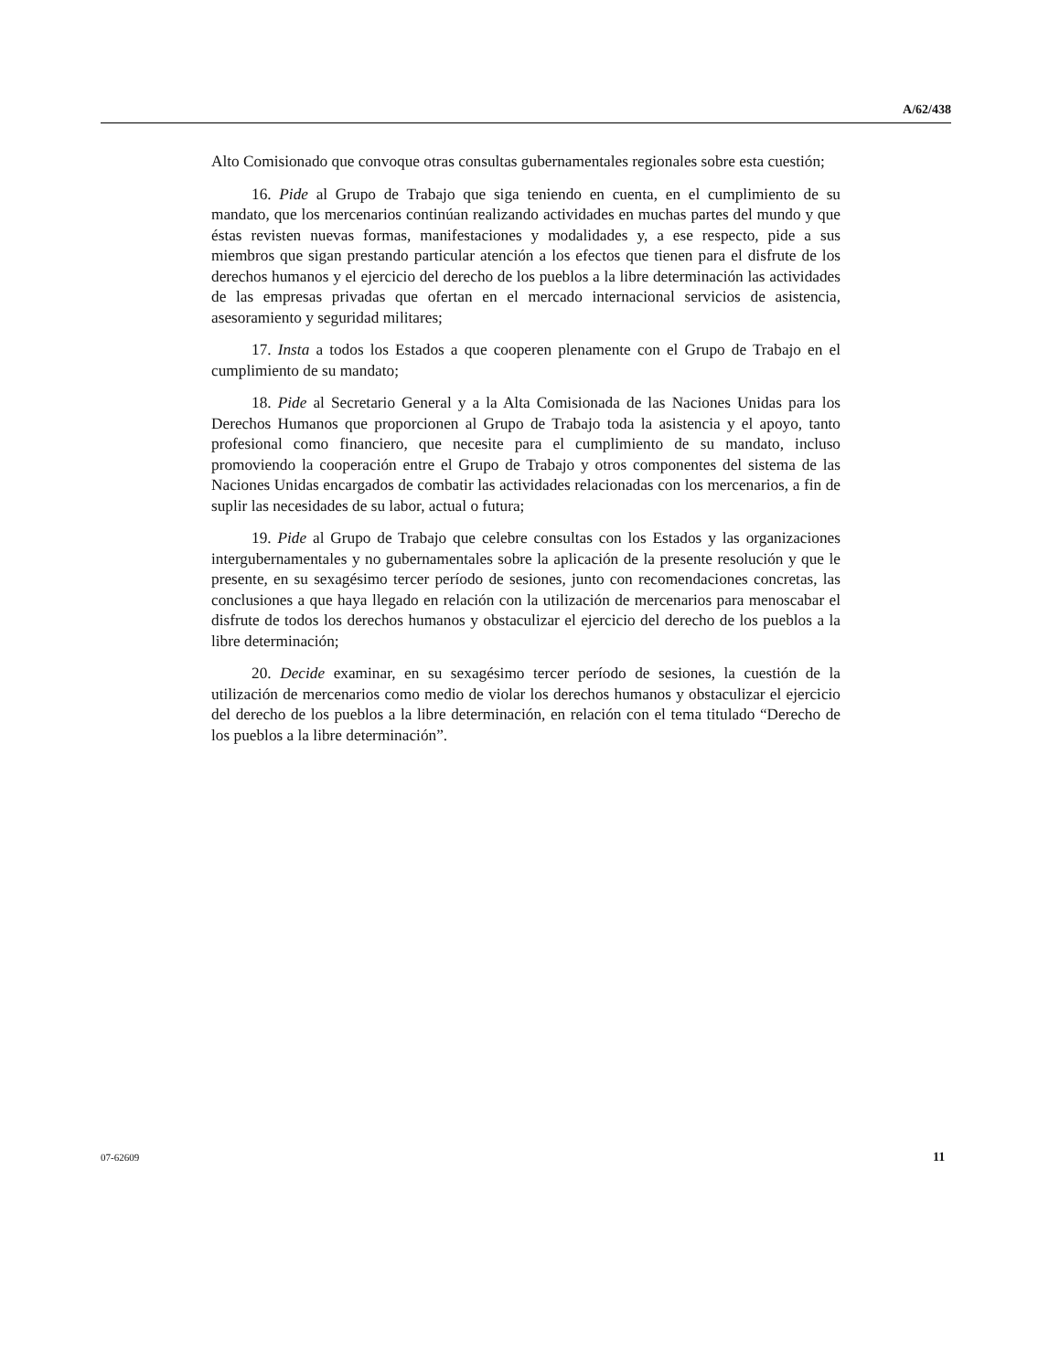A/62/438
Alto Comisionado que convoque otras consultas gubernamentales regionales sobre esta cuestión;
16. Pide al Grupo de Trabajo que siga teniendo en cuenta, en el cumplimiento de su mandato, que los mercenarios continúan realizando actividades en muchas partes del mundo y que éstas revisten nuevas formas, manifestaciones y modalidades y, a ese respecto, pide a sus miembros que sigan prestando particular atención a los efectos que tienen para el disfrute de los derechos humanos y el ejercicio del derecho de los pueblos a la libre determinación las actividades de las empresas privadas que ofertan en el mercado internacional servicios de asistencia, asesoramiento y seguridad militares;
17. Insta a todos los Estados a que cooperen plenamente con el Grupo de Trabajo en el cumplimiento de su mandato;
18. Pide al Secretario General y a la Alta Comisionada de las Naciones Unidas para los Derechos Humanos que proporcionen al Grupo de Trabajo toda la asistencia y el apoyo, tanto profesional como financiero, que necesite para el cumplimiento de su mandato, incluso promoviendo la cooperación entre el Grupo de Trabajo y otros componentes del sistema de las Naciones Unidas encargados de combatir las actividades relacionadas con los mercenarios, a fin de suplir las necesidades de su labor, actual o futura;
19. Pide al Grupo de Trabajo que celebre consultas con los Estados y las organizaciones intergubernamentales y no gubernamentales sobre la aplicación de la presente resolución y que le presente, en su sexagésimo tercer período de sesiones, junto con recomendaciones concretas, las conclusiones a que haya llegado en relación con la utilización de mercenarios para menoscabar el disfrute de todos los derechos humanos y obstaculizar el ejercicio del derecho de los pueblos a la libre determinación;
20. Decide examinar, en su sexagésimo tercer período de sesiones, la cuestión de la utilización de mercenarios como medio de violar los derechos humanos y obstaculizar el ejercicio del derecho de los pueblos a la libre determinación, en relación con el tema titulado “Derecho de los pueblos a la libre determinación”.
07-62609 11